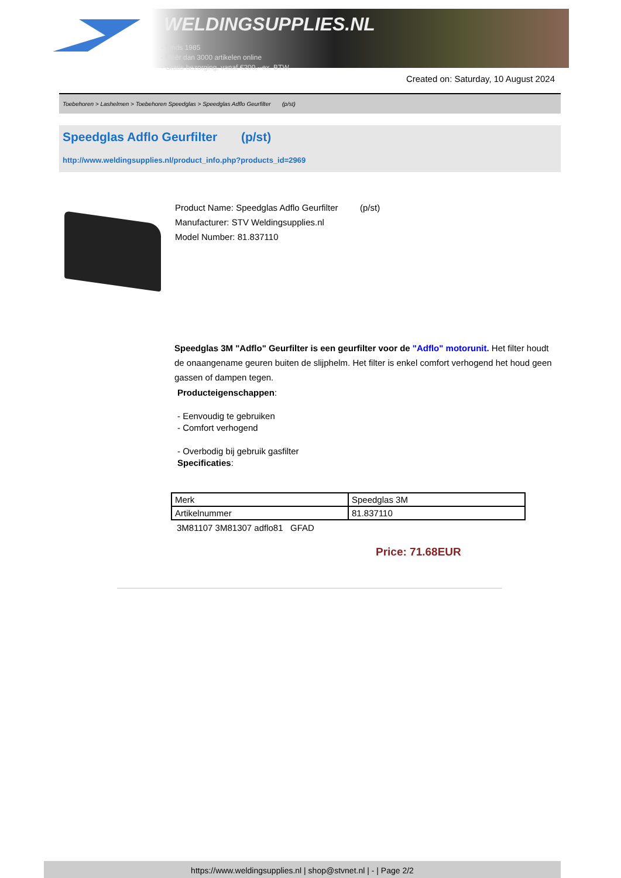WELDINGSUPPLIES.NL
- Sinds 1985
- Méér dan 3000 artikelen online
- Gratis bezorging, vanaf €200,--ex. BTW
Created on: Saturday, 10 August 2024
Toebehoren > Lashelmen > Toebehoren Speedglas > Speedglas Adflo Geurfilter (p/st)
Speedglas Adflo Geurfilter (p/st)
http://www.weldingsupplies.nl/product_info.php?products_id=2969
Product Name: Speedglas Adflo Geurfilter (p/st)
Manufacturer: STV Weldingsupplies.nl
Model Number: 81.837110
Speedglas 3M "Adflo" Geurfilter is een geurfilter voor de "Adflo" motorunit. Het filter houdt de onaangename geuren buiten de slijphelm. Het filter is enkel comfort verhogend het houd geen gassen of dampen tegen.
Producteigenschappen:
- Eenvoudig te gebruiken
- Comfort verhogend
- Overbodig bij gebruik gasfilter
Specificaties:
| Merk | Speedglas 3M |
| Artikelnummer | 81.837110 |
3M81107 3M81307 adflo81 GFAD
Price: 71.68EUR
https://www.weldingsupplies.nl | shop@stvnet.nl | - | Page 2/2